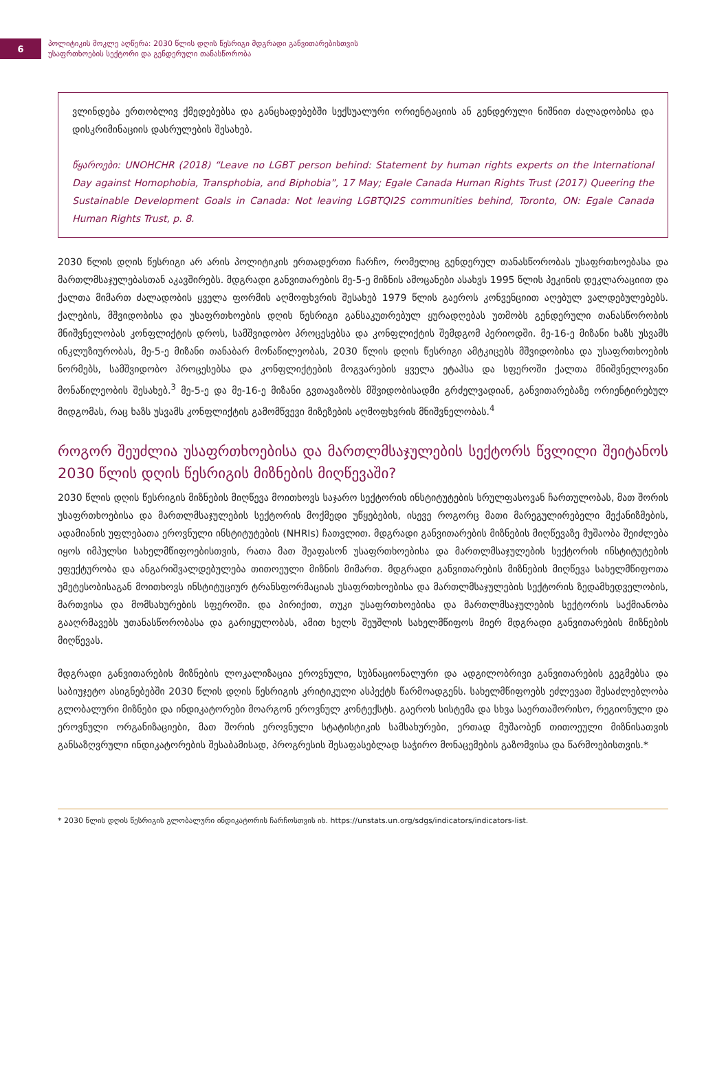6
პოლიტიკის მოკლე აღწერა: 2030 წლის დღის წესრიგი მდგრადი განვითარებისთვის
უსაფრთხოების სექტორი და გენდერული თანასწორობა
ვლინდება ერთობლივ ქმედებებსა და განცხადებებში სექსუალური ორიენტაციის ან გენდერული ნიშნით ძალადობისა და დისკრიმინაციის დასრულების შესახებ.
წყაროები: UNOHCHR (2018) “Leave no LGBT person behind: Statement by human rights experts on the International Day against Homophobia, Transphobia, and Biphobia”, 17 May; Egale Canada Human Rights Trust (2017) Queering the Sustainable Development Goals in Canada: Not leaving LGBTQI2S communities behind, Toronto, ON: Egale Canada Human Rights Trust, p. 8.
2030 წლის დღის წესრიგი არ არის პოლიტიკის ერთადერთი ჩარჩო, რომელიც გენდერულ თანასწორობას უსაფრთხოებასა და მართლმსაჯულებასთან აკავშირებს. მდგრადი განვითარების მე-5-ე მიზნის ამოცანები ასახვს 1995 წლის პეკინის დეკლარაციით და ქალთა მიმართ ძალადობის ყველა ფორმის აღმოფხვრის შესახებ 1979 წლის გაეროს კონვენციით აღებულ ვალდებულებებს. ქალების, მშვიდობისა და უსაფრთხოების დღის წესრიგი განსაკუთრებულ ყურადღებას უთმობს გენდერული თანასწორობის მნიშვნელობას კონფლიქტის დროს, სამშვიდობო პროცესებსა და კონფლიქტის შემდგომ პერიოდში. მე-16-ე მიზანი ხაზს უსვამს ინკლუზიურობას, მე-5-ე მიზანი თანაბარ მონაწილეობას, 2030 წლის დღის წესრიგი ამტკიცებს მშვიდობისა და უსაფრთხოების ნორმებს, სამშვიდობო პროცესებსა და კონფლიქტების მოგვარების ყველა ეტაპსა და სფეროში ქალთა მნიშვნელოვანი მონაწილეობის შესახებ.<sup>3</sup> მე-5-ე და მე-16-ე მიზანი გვთავაზობს მშვიდობისადმი გრძელვადიან, განვითარებაზე ორიენტირებულ მიდგომას, რაც ხაზს უსვამს კონფლიქტის გამომწვევი მიზეზების აღმოფხვრის მნიშვნელობას.<sup>4</sup>
როგორ შეუძლია უსაფრთხოებისა და მართლმსაჯულების სექტორს წვლილი შეიტანოს 2030 წლის დღის წესრიგის მიზნების მიღწევაში?
2030 წლის დღის წესრიგის მიზნების მიღწევა მოითხოვს საჯარო სექტორის ინსტიტუტების სრულფასოვან ჩართულობას, მათ შორის უსაფრთხოებისა და მართლმსაჯულების სექტორის მოქმედი უწყებების, ისევე როგორც მათი მარეგულირებელი მექანიზმების, ადამიანის უფლებათა ეროვნული ინსტიტუტების (NHRIs) ჩათვლით. მდგრადი განვითარების მიზნების მიღწევაზე მუშაობა შეიძლება იყოს იმპულსი სახელმწიფოებისთვის, რათა მათ შეაფასონ უსაფრთხოებისა და მართლმსაჯულების სექტორის ინსტიტუტების ეფექტურობა და ანგარიშვალდებულება თითოეული მიზნის მიმართ. მდგრადი განვითარების მიზნების მიღწევა სახელმწიფოთა უმეტესობისაგან მოითხოვს ინსტიტუციურ ტრანსფორმაციას უსაფრთხოებისა და მართლმსაჯულების სექტორის ზედამხედველობის, მართვისა და მომსახურების სფეროში. და პირიქით, თუკი უსაფრთხოებისა და მართლმსაჯულების სექტორის საქმიანობა გააღრმავებს უთანასწორობასა და გარიყულობას, ამით ხელს შეუშლის სახელმწიფოს მიერ მდგრადი განვითარების მიზნების მიღწევას.
მდგრადი განვითარების მიზნების ლოკალიზაცია ეროვნული, სუბნაციონალური და ადგილობრივი განვითარების გეგმებსა და საბიუჯეტო ასიგნებებში 2030 წლის დღის წესრიგის კრიტიკული ასპექტს წარმოადგენს. სახელმწიფოებს ეძლევათ შესაძლებლობა გლობალური მიზნები და ინდიკატორები მოარგონ ეროვნულ კონტექსტს. გაეროს სისტემა და სხვა საერთაშორისო, რეგიონული და ეროვნული ორგანიზაციები, მათ შორის ეროვნული სტატისტიკის სამსახურები, ერთად მუშაობენ თითოეული მიზნისათვის განსაზღვრული ინდიკატორების შესაბამისად, პროგრესის შესაფასებლად საჭირო მონაცემების გაზომვისა და წარმოებისთვის.*
* 2030 წლის დღის წესრიგის გლობალური ინდიკატორის ჩარჩოსთვის იხ. https://unstats.un.org/sdgs/indicators/indicators-list.